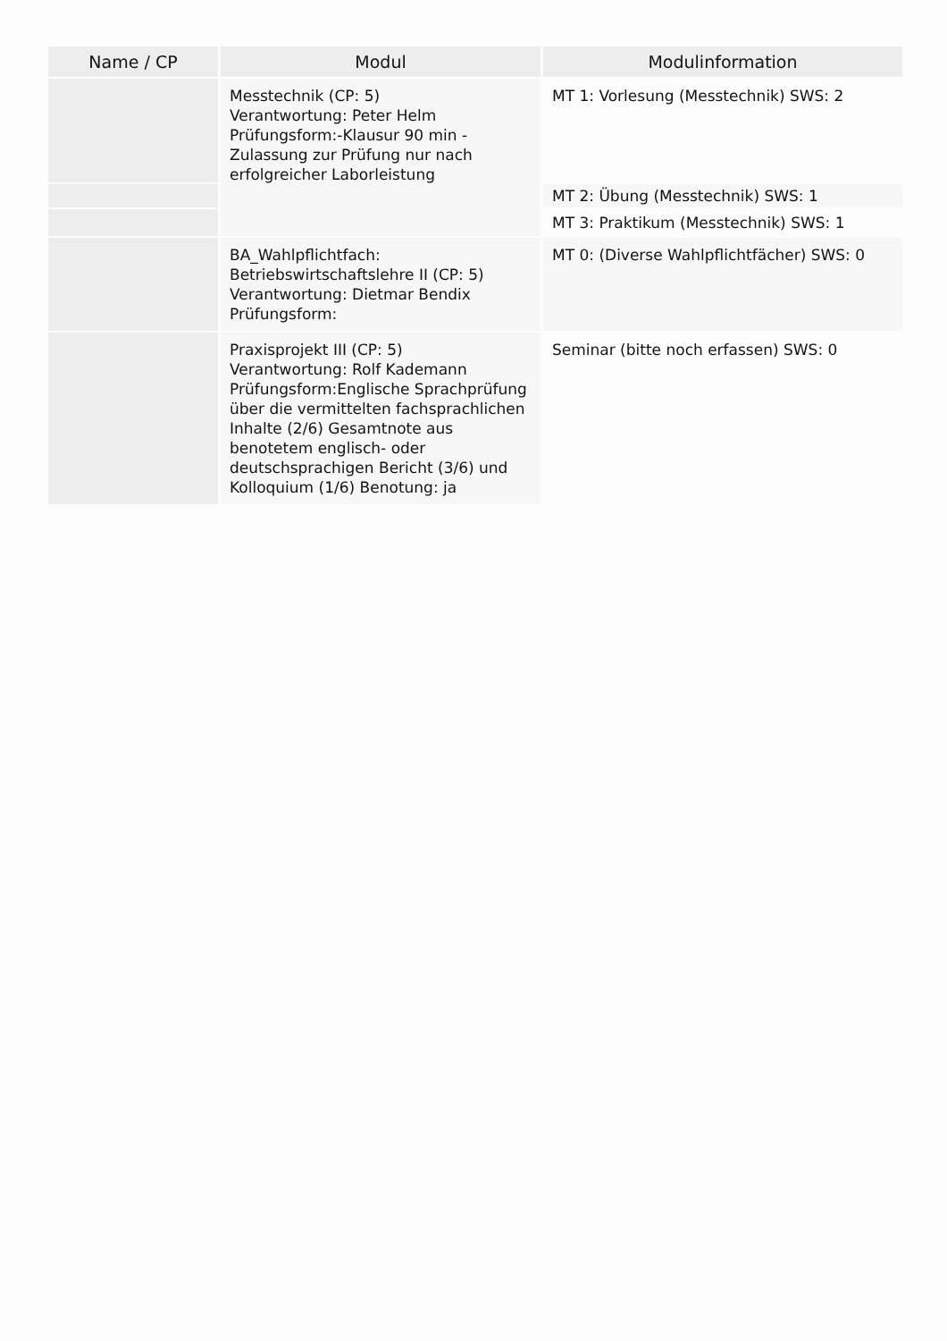| Name / CP | Modul | Modulinformation |
| --- | --- | --- |
| | Messtechnik (CP: 5) Verantwortung: Peter Helm Prüfungsform:-Klausur 90 min - Zulassung zur Prüfung nur nach erfolgreicher Laborleistung | MT 1: Vorlesung (Messtechnik) SWS: 2 |
| | | MT 2: Übung (Messtechnik) SWS: 1 |
| | | MT 3: Praktikum (Messtechnik) SWS: 1 |
| | BA_Wahlpflichtfach: Betriebswirtschaftslehre II (CP: 5) Verantwortung: Dietmar Bendix Prüfungsform: | MT 0: (Diverse Wahlpflichtfächer) SWS: 0 |
| | Praxisprojekt III (CP: 5) Verantwortung: Rolf Kademann Prüfungsform:Englische Sprachprüfung über die vermittelten fachsprachlichen Inhalte (2/6) Gesamtnote aus benotetem englisch- oder deutschsprachigen Bericht (3/6) und Kolloquium (1/6) Benotung: ja | Seminar (bitte noch erfassen) SWS: 0 |